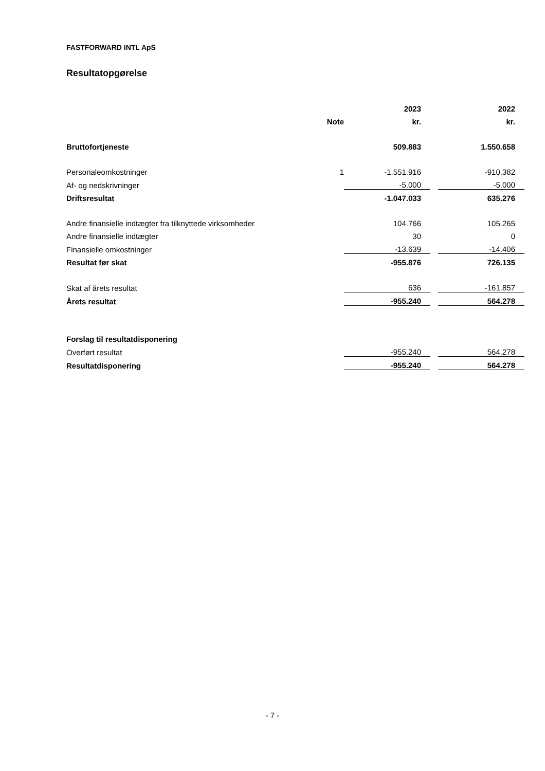FASTFORWARD INTL ApS
Resultatopgørelse
| | | 2023 | | 2022 |
| | Note | kr. | | kr. |
| Bruttofortjeneste | | 509.883 | | 1.550.658 |
| Personaleomkostninger | 1 | -1.551.916 | | -910.382 |
| Af- og nedskrivninger | | -5.000 | | -5.000 |
| Driftsresultat | | -1.047.033 | | 635.276 |
| Andre finansielle indtægter fra tilknyttede virksomheder | | 104.766 | | 105.265 |
| Andre finansielle indtægter | | 30 | | 0 |
| Finansielle omkostninger | | -13.639 | | -14.406 |
| Resultat før skat | | -955.876 | | 726.135 |
| Skat af årets resultat | | 636 | | -161.857 |
| Årets resultat | | -955.240 | | 564.278 |
| Forslag til resultatdisponering | | | | |
| Overført resultat | | -955.240 | | 564.278 |
| Resultatdisponering | | -955.240 | | 564.278 |
- 7 -